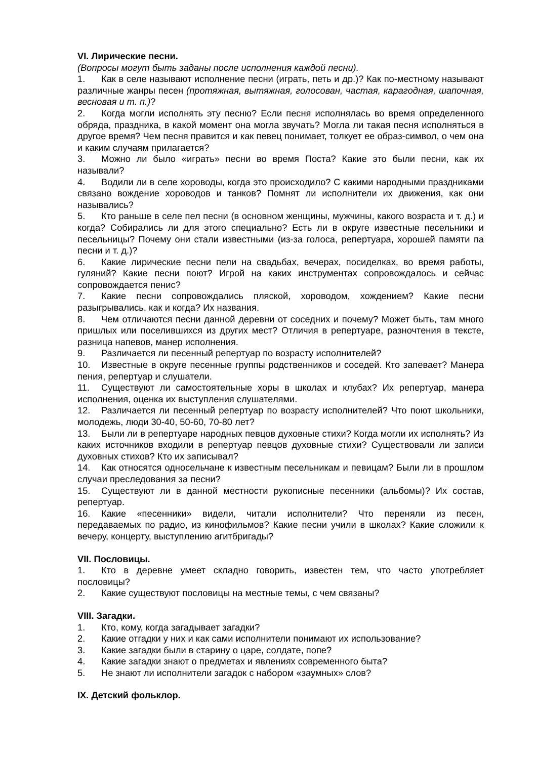VI. Лирические песни.
(Вопросы могут быть заданы после исполнения каждой песни).
1. Как в селе называют исполнение песни (играть, петь и др.)? Как по-местному называют различные жанры песен (протяжная, вытяжная, голосован, частая, карагодная, шапочная, весновая и т. п.)?
2. Когда могли исполнять эту песню? Если песня исполнялась во время определенного обряда, праздника, в какой момент она могла звучать? Могла ли такая песня исполняться в другое время? Чем песня правится и как певец понимает, толкует ее образ-символ, о чем она и каким случаям прилагается?
3. Можно ли было «играть» песни во время Поста? Какие это были песни, как их называли?
4. Водили ли в селе хороводы, когда это происходило? С какими народными праздниками связано вождение хороводов и танков? Помнят ли исполнители их движения, как они назывались?
5. Кто раньше в селе пел песни (в основном женщины, мужчины, какого возраста и т. д.) и когда? Собирались ли для этого специально? Есть ли в округе известные песельники и песельницы? Почему они стали известными (из-за голоса, репертуара, хорошей памяти па песни и т. д.)?
6. Какие лирические песни пели на свадьбах, вечерах, посиделках, во время работы, гуляний? Какие песни поют? Игрой на каких инструментах сопровождалось и сейчас сопровождается пенис?
7. Какие песни сопровождались пляской, хороводом, хождением? Какие песни разыгрывались, как и когда? Их названия.
8. Чем отличаются песни данной деревни от соседних и почему? Может быть, там много пришлых или поселившихся из других мест? Отличия в репертуаре, разночтения в тексте, разница напевов, манер исполнения.
9. Различается ли песенный репертуар по возрасту исполнителей?
10. Известные в округе песенные группы родственников и соседей. Кто запевает? Манера пения, репертуар и слушатели.
11. Существуют ли самостоятельные хоры в школах и клубах? Их репертуар, манера исполнения, оценка их выступления слушателями.
12. Различается ли песенный репертуар по возрасту исполнителей? Что поют школьники, молодежь, люди 30-40, 50-60, 70-80 лет?
13. Были ли в репертуаре народных певцов духовные стихи? Когда могли их исполнять? Из каких источников входили в репертуар певцов духовные стихи? Существовали ли записи духовных стихов? Кто их записывал?
14. Как относятся односельчане к известным песельникам и певицам? Были ли в прошлом случаи преследования за песни?
15. Существуют ли в данной местности рукописные песенники (альбомы)? Их состав, репертуар.
16. Какие «песенники» видели, читали исполнители? Что переняли из песен, передаваемых по радио, из кинофильмов? Какие песни учили в школах? Какие сложили к вечеру, концерту, выступлению агитбригады?
VII. Пословицы.
1. Кто в деревне умеет складно говорить, известен тем, что часто употребляет пословицы?
2. Какие существуют пословицы на местные темы, с чем связаны?
VIII. Загадки.
1. Кто, кому, когда загадывает загадки?
2. Какие отгадки у них и как сами исполнители понимают их использование?
3. Какие загадки были в старину о царе, солдате, попе?
4. Какие загадки знают о предметах и явлениях современного быта?
5. Не знают ли исполнители загадок с набором «заумных» слов?
IX. Детский фольклор.